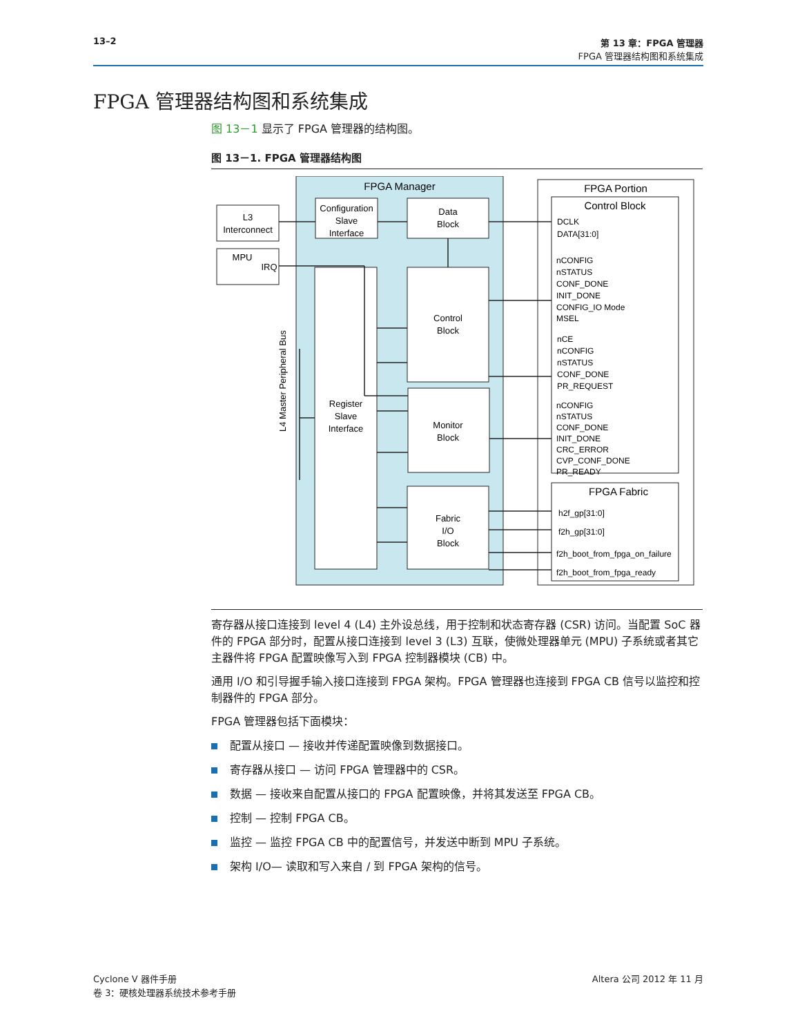13–2 第 13 章：FPGA 管理器
FPGA 管理器结构图和系统集成
FPGA 管理器结构图和系统集成
图 13－1 显示了 FPGA 管理器的结构图。
图 13－1. FPGA 管理器结构图
FPGA Manager
L3
Interconnect
MPU
IRQ
Configuration
Slave
Interface
Data
Block
Register
Slave
Interface
Control
Block
Monitor
Block
Fabric
I/O
Block
FPGA Portion
Control Block
DCLK
DATA[31:0]
nCONFIG
nSTATUS
CONF_DONE
INIT_DONE
CONFIG_IO Mode
MSEL
nCE
nCONFIG
nSTATUS
CONF_DONE
PR_REQUEST
nCONFIG
nSTATUS
CONF_DONE
INIT_DONE
CRC_ERROR
CVP_CONF_DONE
PR_READY
FPGA Fabric
h2f_gp[31:0]
f2h_gp[31:0]
f2h_boot_from_fpga_on_failure
f2h_boot_from_fpga_ready
L4 Master Peripheral Bus
寄存器从接口连接到 level 4 (L4) 主外设总线，用于控制和状态寄存器 (CSR) 访问。当配置 SoC 器件的 FPGA 部分时，配置从接口连接到 level 3 (L3) 互联，使微处理器单元 (MPU) 子系统或者其它主器件将 FPGA 配置映像写入到 FPGA 控制器模块 (CB) 中。
通用 I/O 和引导握手输入接口连接到 FPGA 架构。FPGA 管理器也连接到 FPGA CB 信号以监控和控制器件的 FPGA 部分。
FPGA 管理器包括下面模块：
配置从接口 — 接收并传递配置映像到数据接口。
寄存器从接口 — 访问 FPGA 管理器中的 CSR。
数据 — 接收来自配置从接口的 FPGA 配置映像，并将其发送至 FPGA CB。
控制 — 控制 FPGA CB。
监控 — 监控 FPGA CB 中的配置信号，并发送中断到 MPU 子系统。
架构 I/O— 读取和写入来自 / 到 FPGA 架构的信号。
Cyclone V 器件手册
卷 3：硬核处理器系统技术参考手册
Altera 公司 2012 年 11 月